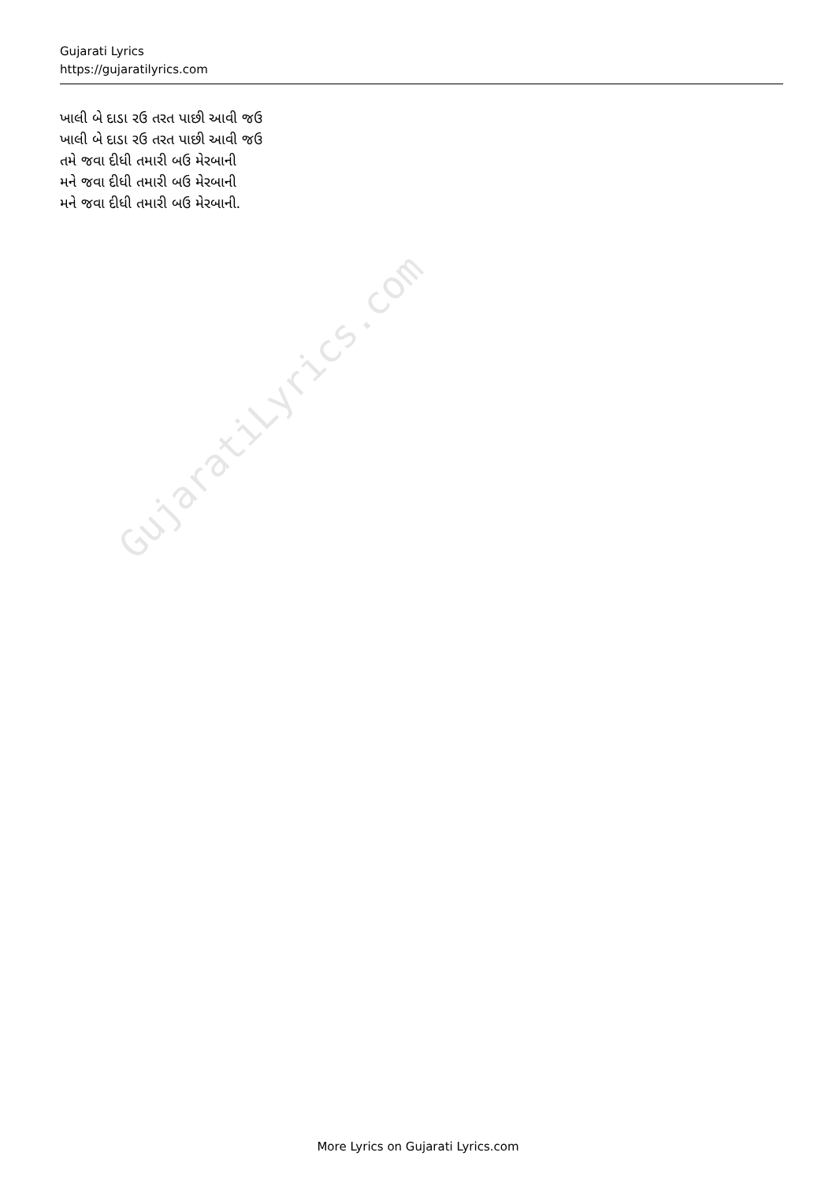Gujarati Lyrics
https://gujaratilyrics.com
ખાલી બે દાડા રઉ તરત પાછી આવી જઉ
ખાલી બે દાડા રઉ તરત પાછી આવી જઉ
તમે જવા દીધી તમારી બઉ મેરબાની
મને જવા દીધી તમારી બઉ મેરબાની
મને જવા દીધી તમારી બઉ મેરબાની.
GujaratiLyrics.com
More Lyrics on Gujarati Lyrics.com